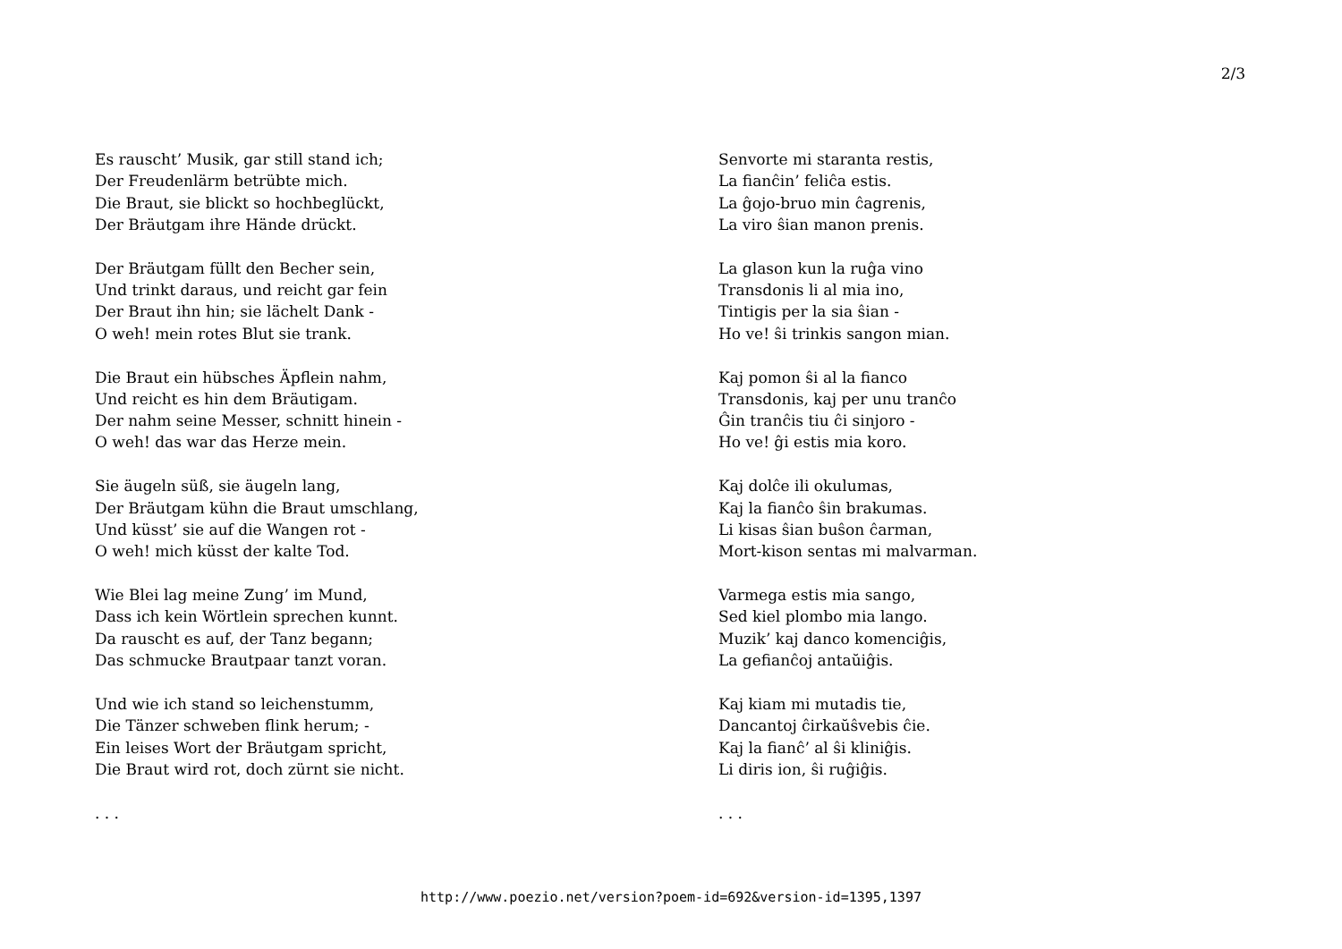2/3
Es rauscht’ Musik, gar still stand ich;
Der Freudenlärm betrübte mich.
Die Braut, sie blickt so hochbeglückt,
Der Bräutgam ihre Hände drückt.
Der Bräutgam füllt den Becher sein,
Und trinkt daraus, und reicht gar fein
Der Braut ihn hin; sie lächelt Dank -
O weh! mein rotes Blut sie trank.
Die Braut ein hübsches Äpflein nahm,
Und reicht es hin dem Bräutigam.
Der nahm seine Messer, schnitt hinein -
O weh! das war das Herze mein.
Sie äugeln süß, sie äugeln lang,
Der Bräutgam kühn die Braut umschlang,
Und küsst’ sie auf die Wangen rot -
O weh! mich küsst der kalte Tod.
Wie Blei lag meine Zung’ im Mund,
Dass ich kein Wörtlein sprechen kunnt.
Da rauscht es auf, der Tanz begann;
Das schmucke Brautpaar tanzt voran.
Und wie ich stand so leichenstumm,
Die Tänzer schweben flink herum; -
Ein leises Wort der Bräutgam spricht,
Die Braut wird rot, doch zürnt sie nicht.
. . .
Senvorte mi staranta restis,
La fianĉin’ feliĉa estis.
La ĝojo-bruo min ĉagrenis,
La viro ŝian manon prenis.
La glason kun la ruĝa vino
Transdonis li al mia ino,
Tintigis per la sia ŝian -
Ho ve! ŝi trinkis sangon mian.
Kaj pomon ŝi al la fianco
Transdonis, kaj per unu tranĉo
Ĝin tranĉis tiu ĉi sinjoro -
Ho ve! ĝi estis mia koro.
Kaj dolĉe ili okulumas,
Kaj la fianĉo ŝin brakumas.
Li kisas ŝian buŝon ĉarman,
Mort-kison sentas mi malvarman.
Varmega estis mia sango,
Sed kiel plombo mia lango.
Muzik’ kaj danco komenciĝis,
La gefianĉoj antaŭiĝis.
Kaj kiam mi mutadis tie,
Dancantoj ĉirkaŭŝvebis ĉie.
Kaj la fianĉ’ al ŝi kliniĝis.
Li diris ion, ŝi ruĝiĝis.
. . .
http://www.poezio.net/version?poem-id=692&version-id=1395,1397